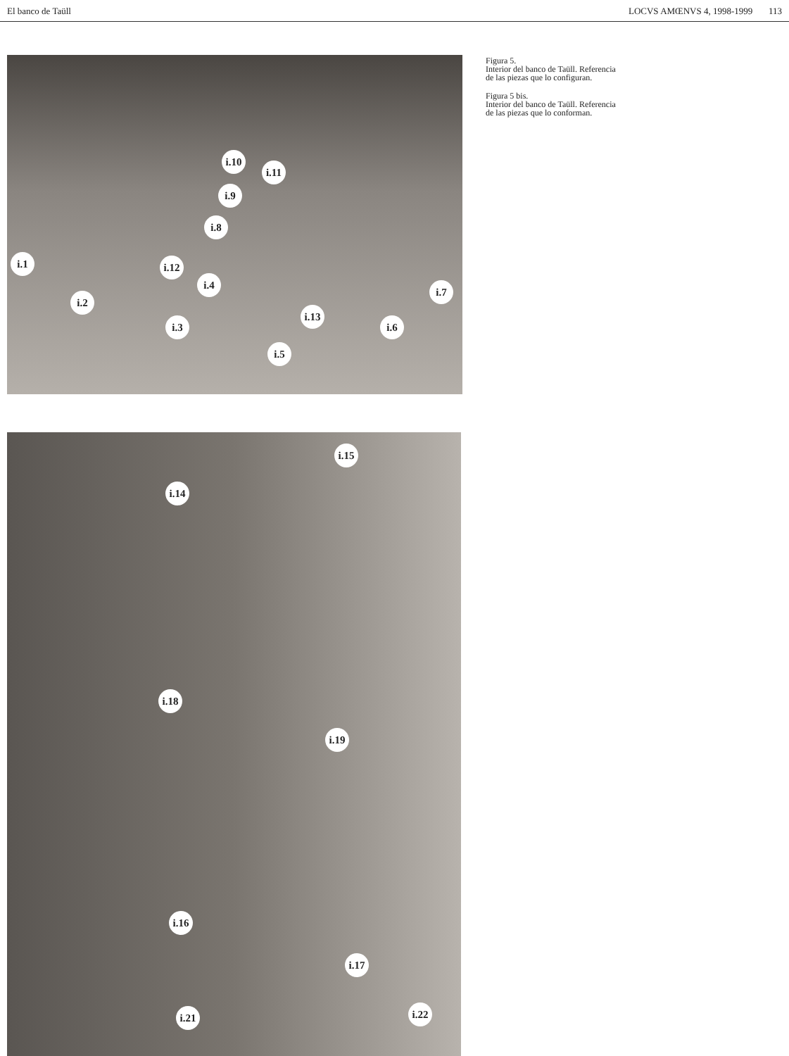El banco de Taüll LOCVS AMŒNVS 4, 1998-1999 113
i.10
i.11
i.9
i.8
i.1 i.12
i.4
i.7
i.2
i.13
i.3 i.6
i.5
i.15
i.14
i.18
i.19
i.16
i.17
i.22 i.21
Figura 5.
Interior del banco de Taüll. Referencia de las piezas que lo configuran.
Figura 5 bis.
Interior del banco de Taüll. Referencia de las piezas que lo conforman.